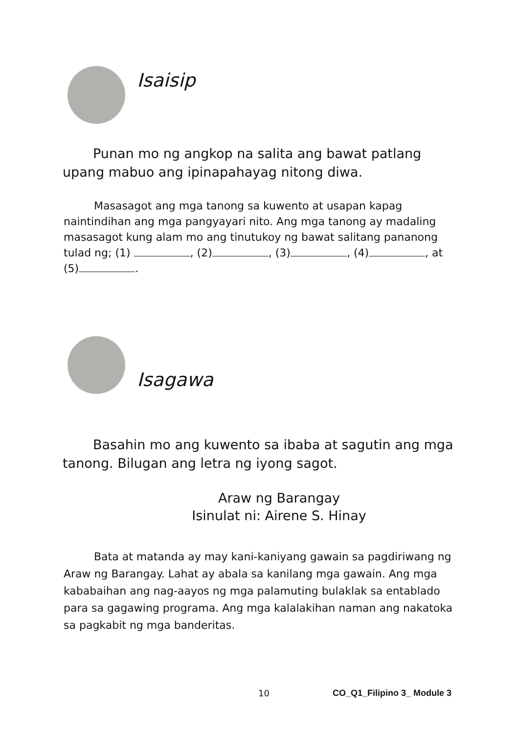Isaisip
Punan mo ng angkop na salita ang bawat patlang upang mabuo ang ipinapahayag nitong diwa.
Masasagot ang mga tanong sa kuwento at usapan kapag naintindihan ang mga pangyayari nito. Ang mga tanong ay madaling masasagot kung alam mo ang tinutukoy ng bawat salitang pananong tulad ng; (1) , (2) , (3) , (4) , at (5) .
Isagawa
Basahin mo ang kuwento sa ibaba at sagutin ang mga tanong. Bilugan ang letra ng iyong sagot.
Araw ng Barangay
Isinulat ni: Airene S. Hinay
Bata at matanda ay may kani-kaniyang gawain sa pagdiriwang ng Araw ng Barangay. Lahat ay abala sa kanilang mga gawain. Ang mga kababaihan ang nag-aayos ng mga palamuting bulaklak sa entablado para sa gagawing programa. Ang mga kalalakihan naman ang nakatoka sa pagkabit ng mga banderitas.
10 CO_Q1_Filipino 3_ Module 3